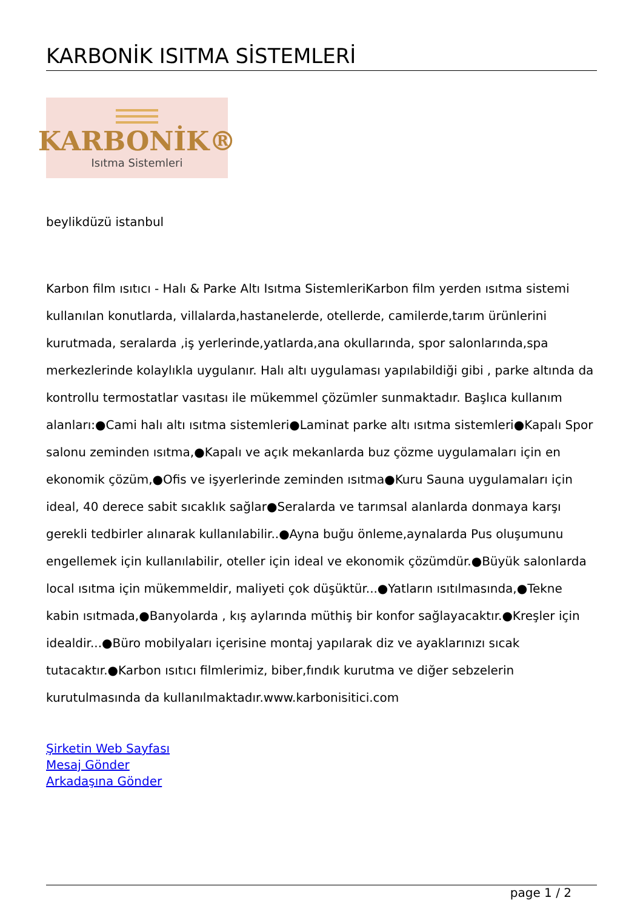KARBONİK ISITMA SİSTEMLERİ
KARBONİK®
Isıtma Sistemleri
beylikdüzü istanbul
Karbon film ısıtıcı - Halı & Parke Altı Isıtma SistemleriKarbon film yerden ısıtma sistemi kullanılan konutlarda, villalarda,hastanelerde, otellerde, camilerde,tarım ürünlerini kurutmada, seralarda ,iş yerlerinde,yatlarda,ana okullarında, spor salonlarında,spa merkezlerinde kolaylıkla uygulanır. Halı altı uygulaması yapılabildiği gibi , parke altında da kontrollu termostatlar vasıtası ile mükemmel çözümler sunmaktadır. Başlıca kullanım alanları:●Cami halı altı ısıtma sistemleri●Laminat parke altı ısıtma sistemleri●Kapalı Spor salonu zeminden ısıtma,●Kapalı ve açık mekanlarda buz çözme uygulamaları için en ekonomik çözüm,●Ofis ve işyerlerinde zeminden ısıtma●Kuru Sauna uygulamaları için ideal, 40 derece sabit sıcaklık sağlar●Seralarda ve tarımsal alanlarda donmaya karşı gerekli tedbirler alınarak kullanılabilir..●Ayna buğu önleme,aynalarda Pus oluşumunu engellemek için kullanılabilir, oteller için ideal ve ekonomik çözümdür.●Büyük salonlarda local ısıtma için mükemmeldir, maliyeti çok düşüktür...●Yatların ısıtılmasında,●Tekne kabin ısıtmada,●Banyolarda , kış aylarında müthiş bir konfor sağlayacaktır.●Kreşler için idealdir...●Büro mobilyaları içerisine montaj yapılarak diz ve ayaklarınızı sıcak tutacaktır.●Karbon ısıtıcı filmlerimiz, biber,fındık kurutma ve diğer sebzelerin kurutulmasında da kullanılmaktadır.www.karbonisitici.com
Şirketin Web Sayfası
Mesaj Gönder
Arkadaşına Gönder
page 1 / 2